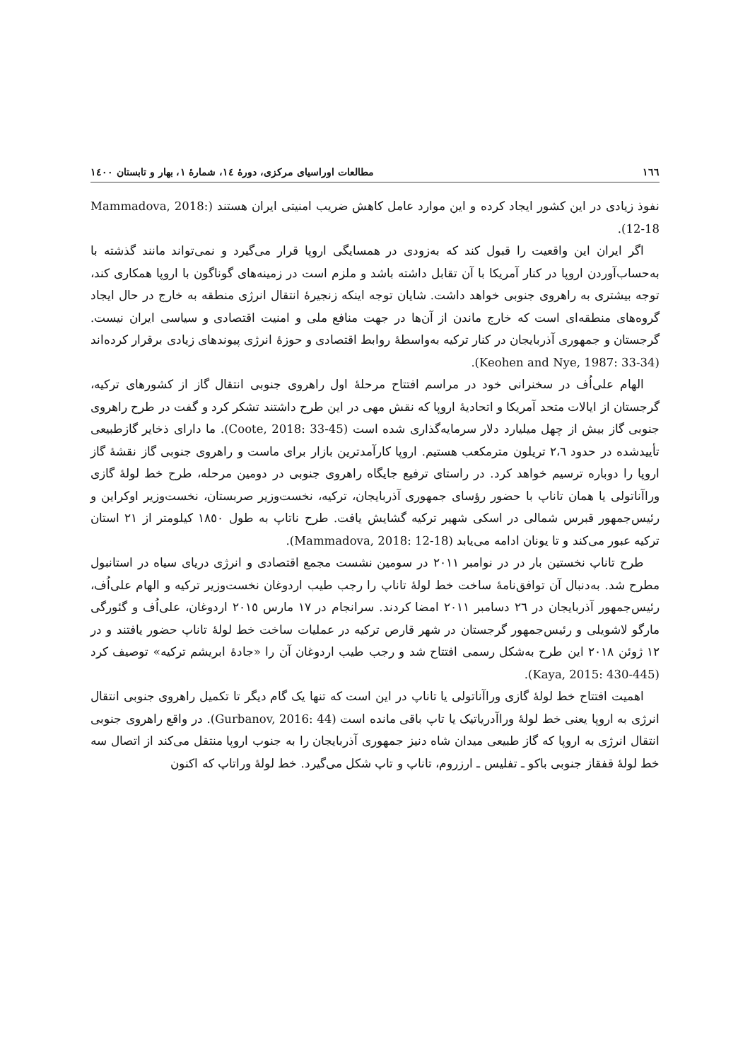۱٦٦ مطالعات اوراسیای مرکزی، دورهٔ ١٤، شمارهٔ ١، بهار و تابستان ١٤٠٠
نفوذ زیادی در این کشور ایجاد کرده و این موارد عامل کاهش ضریب امنیتی ایران هستند (Mammadova, 2018: 12-18).
اگر ایران این واقعیت را قبول کند که به‌زودی در همسایگی اروپا قرار می‌گیرد و نمی‌تواند مانند گذشته با به‌حساب‌آوردن اروپا در کنار آمریکا با آن تقابل داشته باشد و ملزم است در زمینه‌های گوناگون با اروپا همکاری کند، توجه بیشتری به راهروی جنوبی خواهد داشت. شایان توجه اینکه زنجیرهٔ انتقال انرژی منطقه به خارج در حال ایجاد گروه‌های منطقه‌ای است که خارج ماندن از آن‌ها در جهت منافع ملی و امنیت اقتصادی و سیاسی ایران نیست. گرجستان و جمهوری آذربایجان در کنار ترکیه به‌واسطهٔ روابط اقتصادی و حوزهٔ انرژی پیوندهای زیادی برقرار کرده‌اند (Keohen and Nye, 1987: 33-34).
الهام علی‌اُف در سخنرانی خود در مراسم افتتاح مرحلهٔ اول راهروی جنوبی انتقال گاز از کشورهای ترکیه، گرجستان از ایالات متحد آمریکا و اتحادیهٔ اروپا که نقش مهی در این طرح داشتند تشکر کرد و گفت در طرح راهروی جنوبی گاز بیش از چهل میلیارد دلار سرمایه‌گذاری شده است (Coote, 2018: 33-45). ما دارای ذخایر گازطبیعی تأییدشده در حدود ٢،٦ تریلون مترمکعب هستیم. اروپا کارآمدترین بازار برای ماست و راهروی جنوبی گاز نقشهٔ گاز اروپا را دوباره ترسیم خواهد کرد. در راستای ترفیع جایگاه راهروی جنوبی در دومین مرحله، طرح خط لولهٔ گازی وراآناتولی یا همان تاناپ با حضور رؤسای جمهوری آذربایجان، ترکیه، نخست‌وزیر صربستان، نخست‌وزیر اوکراین و رئیس‌جمهور قبرس شمالی در اسکی شهیر ترکیه گشایش یافت. طرح ناتاپ به طول ١٨٥٠ کیلومتر از ٢١ استان ترکیه عبور می‌کند و تا یونان ادامه می‌یابد (Mammadova, 2018: 12-18).
طرح تاناپ نخستین بار در در نوامبر ٢٠١١ در سومین نشست مجمع اقتصادی و انرژی دریای سیاه در استانبول مطرح شد. به‌دنبال آن توافق‌نامهٔ ساخت خط لولهٔ تاناپ را رجب طیب اردوغان نخست‌وزیر ترکیه و الهام علی‌اُف، رئیس‌جمهور آذربایجان در ٢٦ دسامبر ٢٠١١ امضا کردند. سرانجام در ١٧ مارس ٢٠١٥ اردوغان، علی‌اُف و گئورگی مارگو لاشویلی و رئیس‌جمهور گرجستان در شهر قارص ترکیه در عملیات ساخت خط لولهٔ تاناپ حضور یافتند و در ١٢ ژوئن ٢٠١٨ این طرح به‌شکل رسمی افتتاح شد و رجب طیب اردوغان آن را «جادهٔ ابریشم ترکیه» توصیف کرد (Kaya, 2015: 430-445).
اهمیت افتتاح خط لولهٔ گازی وراآناتولی یا تاناپ در این است که تنها یک گام دیگر تا تکمیل راهروی جنوبی انتقال انرژی به اروپا یعنی خط لولهٔ وراآدریاتیک یا تاپ باقی مانده است (Gurbanov, 2016: 44). در واقع راهروی جنوبی انتقال انرژی به اروپا که گاز طبیعی میدان شاه دنیز جمهوری آذربایجان را به جنوب اروپا منتقل می‌کند از اتصال سه خط لولهٔ قفقاز جنوبی باکو ـ تفلیس ـ ارزروم، تاناپ و تاپ شکل می‌گیرد. خط لولهٔ وراتاپ که اکنون